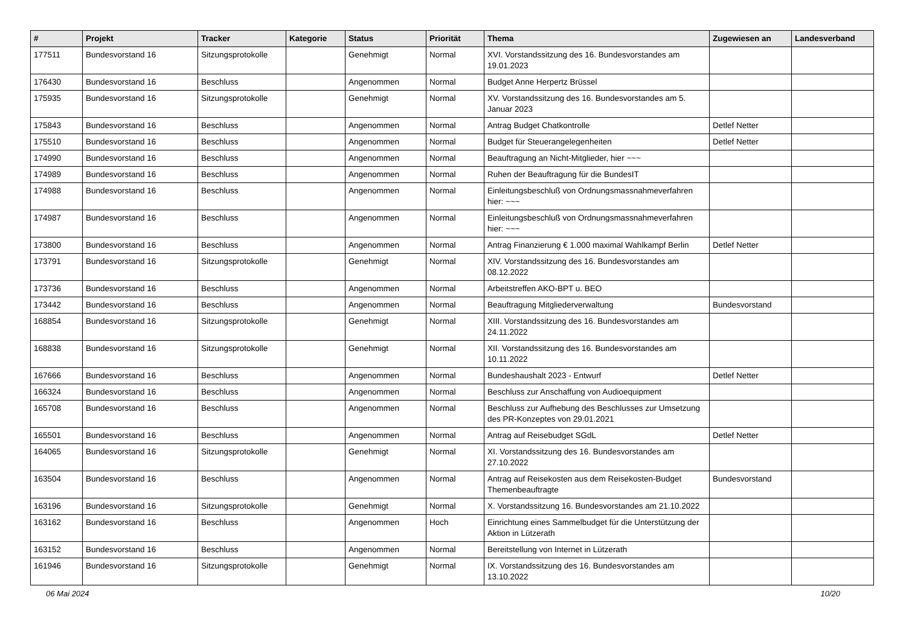| # | Projekt | Tracker | Kategorie | Status | Priorität | Thema | Zugewiesen an | Landesverband |
| --- | --- | --- | --- | --- | --- | --- | --- | --- |
| 177511 | Bundesvorstand 16 | Sitzungsprotokolle | | Genehmigt | Normal | XVI. Vorstandssitzung des 16. Bundesvorstandes am 19.01.2023 | | |
| 176430 | Bundesvorstand 16 | Beschluss | | Angenommen | Normal | Budget Anne Herpertz Brüssel | | |
| 175935 | Bundesvorstand 16 | Sitzungsprotokolle | | Genehmigt | Normal | XV. Vorstandssitzung des 16. Bundesvorstandes am 5. Januar 2023 | | |
| 175843 | Bundesvorstand 16 | Beschluss | | Angenommen | Normal | Antrag Budget Chatkontrolle | Detlef Netter | |
| 175510 | Bundesvorstand 16 | Beschluss | | Angenommen | Normal | Budget für Steuerangelegenheiten | Detlef Netter | |
| 174990 | Bundesvorstand 16 | Beschluss | | Angenommen | Normal | Beauftragung an Nicht-Mitglieder, hier ~~~ | | |
| 174989 | Bundesvorstand 16 | Beschluss | | Angenommen | Normal | Ruhen der Beauftragung für die BundesIT | | |
| 174988 | Bundesvorstand 16 | Beschluss | | Angenommen | Normal | Einleitungsbeschluß von Ordnungsmassnahmeverfahren hier: ~~~ | | |
| 174987 | Bundesvorstand 16 | Beschluss | | Angenommen | Normal | Einleitungsbeschluß von Ordnungsmassnahmeverfahren hier: ~~~ | | |
| 173800 | Bundesvorstand 16 | Beschluss | | Angenommen | Normal | Antrag Finanzierung € 1.000 maximal Wahlkampf Berlin | Detlef Netter | |
| 173791 | Bundesvorstand 16 | Sitzungsprotokolle | | Genehmigt | Normal | XIV. Vorstandssitzung des 16. Bundesvorstandes am 08.12.2022 | | |
| 173736 | Bundesvorstand 16 | Beschluss | | Angenommen | Normal | Arbeitstreffen AKO-BPT u. BEO | | |
| 173442 | Bundesvorstand 16 | Beschluss | | Angenommen | Normal | Beauftragung Mitgliederverwaltung | Bundesvorstand | |
| 168854 | Bundesvorstand 16 | Sitzungsprotokolle | | Genehmigt | Normal | XIII. Vorstandssitzung des 16. Bundesvorstandes am 24.11.2022 | | |
| 168838 | Bundesvorstand 16 | Sitzungsprotokolle | | Genehmigt | Normal | XII. Vorstandssitzung des 16. Bundesvorstandes am 10.11.2022 | | |
| 167666 | Bundesvorstand 16 | Beschluss | | Angenommen | Normal | Bundeshaushalt 2023 - Entwurf | Detlef Netter | |
| 166324 | Bundesvorstand 16 | Beschluss | | Angenommen | Normal | Beschluss zur Anschaffung von Audioequipment | | |
| 165708 | Bundesvorstand 16 | Beschluss | | Angenommen | Normal | Beschluss zur Aufhebung des Beschlusses zur Umsetzung des PR-Konzeptes von 29.01.2021 | | |
| 165501 | Bundesvorstand 16 | Beschluss | | Angenommen | Normal | Antrag auf Reisebudget SGdL | Detlef Netter | |
| 164065 | Bundesvorstand 16 | Sitzungsprotokolle | | Genehmigt | Normal | XI. Vorstandssitzung des 16. Bundesvorstandes am 27.10.2022 | | |
| 163504 | Bundesvorstand 16 | Beschluss | | Angenommen | Normal | Antrag auf Reisekosten aus dem Reisekosten-Budget Themenbeauftragte | Bundesvorstand | |
| 163196 | Bundesvorstand 16 | Sitzungsprotokolle | | Genehmigt | Normal | X. Vorstandssitzung 16. Bundesvorstandes am 21.10.2022 | | |
| 163162 | Bundesvorstand 16 | Beschluss | | Angenommen | Hoch | Einrichtung eines Sammelbudget für die Unterstützung der Aktion in Lützerath | | |
| 163152 | Bundesvorstand 16 | Beschluss | | Angenommen | Normal | Bereitstellung von Internet in Lützerath | | |
| 161946 | Bundesvorstand 16 | Sitzungsprotokolle | | Genehmigt | Normal | IX. Vorstandssitzung des 16. Bundesvorstandes am 13.10.2022 | | |
06 Mai 2024 10/20